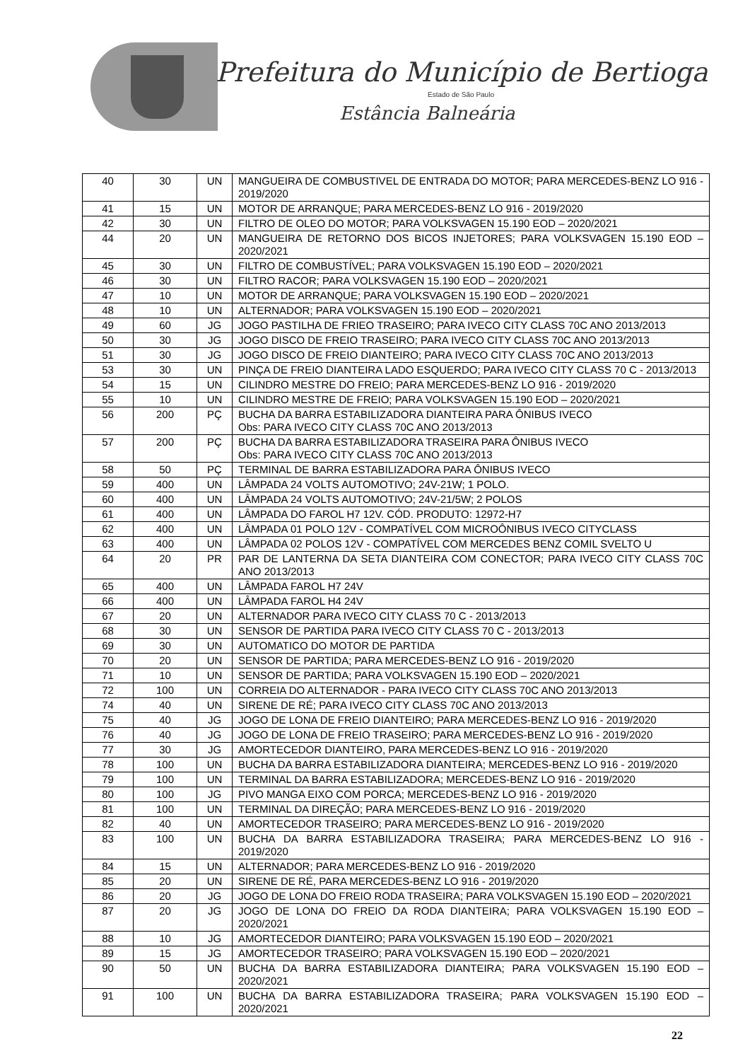Prefeitura do Município de Bertioga
Estado de São Paulo
Estância Balneária
| 40 | 30 | UN | MANGUEIRA DE COMBUSTIVEL DE ENTRADA DO MOTOR; PARA MERCEDES-BENZ LO 916 - 2019/2020 |
| 41 | 15 | UN | MOTOR DE ARRANQUE; PARA MERCEDES-BENZ LO 916 - 2019/2020 |
| 42 | 30 | UN | FILTRO DE OLEO DO MOTOR; PARA VOLKSVAGEN 15.190 EOD – 2020/2021 |
| 44 | 20 | UN | MANGUEIRA DE RETORNO DOS BICOS INJETORES; PARA VOLKSVAGEN 15.190 EOD – 2020/2021 |
| 45 | 30 | UN | FILTRO DE COMBUSTÍVEL; PARA VOLKSVAGEN 15.190 EOD – 2020/2021 |
| 46 | 30 | UN | FILTRO RACOR; PARA VOLKSVAGEN 15.190 EOD – 2020/2021 |
| 47 | 10 | UN | MOTOR DE ARRANQUE; PARA VOLKSVAGEN 15.190 EOD – 2020/2021 |
| 48 | 10 | UN | ALTERNADOR; PARA VOLKSVAGEN 15.190 EOD – 2020/2021 |
| 49 | 60 | JG | JOGO PASTILHA DE FRIEO TRASEIRO; PARA IVECO CITY CLASS 70C ANO 2013/2013 |
| 50 | 30 | JG | JOGO DISCO DE FREIO TRASEIRO; PARA IVECO CITY CLASS 70C ANO 2013/2013 |
| 51 | 30 | JG | JOGO DISCO DE FREIO DIANTEIRO; PARA IVECO CITY CLASS 70C ANO 2013/2013 |
| 53 | 30 | UN | PINÇA DE FREIO DIANTEIRA LADO ESQUERDO; PARA IVECO CITY CLASS 70 C - 2013/2013 |
| 54 | 15 | UN | CILINDRO MESTRE DO FREIO; PARA MERCEDES-BENZ LO 916 - 2019/2020 |
| 55 | 10 | UN | CILINDRO MESTRE DE FREIO; PARA VOLKSVAGEN 15.190 EOD – 2020/2021 |
| 56 | 200 | PÇ | BUCHA DA BARRA ESTABILIZADORA DIANTEIRA PARA ÔNIBUS IVECO Obs: PARA IVECO CITY CLASS 70C ANO 2013/2013 |
| 57 | 200 | PÇ | BUCHA DA BARRA ESTABILIZADORA TRASEIRA PARA ÔNIBUS IVECO Obs: PARA IVECO CITY CLASS 70C ANO 2013/2013 |
| 58 | 50 | PÇ | TERMINAL DE BARRA ESTABILIZADORA PARA ÔNIBUS IVECO |
| 59 | 400 | UN | LÂMPADA 24 VOLTS AUTOMOTIVO; 24V-21W; 1 POLO. |
| 60 | 400 | UN | LÂMPADA 24 VOLTS AUTOMOTIVO; 24V-21/5W; 2 POLOS |
| 61 | 400 | UN | LÂMPADA DO FAROL H7 12V. CÓD. PRODUTO: 12972-H7 |
| 62 | 400 | UN | LÂMPADA 01 POLO 12V - COMPATÍVEL COM MICROÔNIBUS IVECO CITYCLASS |
| 63 | 400 | UN | LÂMPADA 02 POLOS 12V - COMPATÍVEL COM MERCEDES BENZ COMIL SVELTO U |
| 64 | 20 | PR | PAR DE LANTERNA DA SETA DIANTEIRA COM CONECTOR; PARA IVECO CITY CLASS 70C ANO 2013/2013 |
| 65 | 400 | UN | LÂMPADA FAROL H7 24V |
| 66 | 400 | UN | LÂMPADA FAROL H4 24V |
| 67 | 20 | UN | ALTERNADOR PARA IVECO CITY CLASS 70 C - 2013/2013 |
| 68 | 30 | UN | SENSOR DE PARTIDA PARA IVECO CITY CLASS 70 C - 2013/2013 |
| 69 | 30 | UN | AUTOMATICO DO MOTOR DE PARTIDA |
| 70 | 20 | UN | SENSOR DE PARTIDA; PARA MERCEDES-BENZ LO 916 - 2019/2020 |
| 71 | 10 | UN | SENSOR DE PARTIDA; PARA VOLKSVAGEN 15.190 EOD – 2020/2021 |
| 72 | 100 | UN | CORREIA DO ALTERNADOR - PARA IVECO CITY CLASS 70C ANO 2013/2013 |
| 74 | 40 | UN | SIRENE DE RÉ; PARA IVECO CITY CLASS 70C ANO 2013/2013 |
| 75 | 40 | JG | JOGO DE LONA DE FREIO DIANTEIRO; PARA MERCEDES-BENZ LO 916 - 2019/2020 |
| 76 | 40 | JG | JOGO DE LONA DE FREIO TRASEIRO; PARA MERCEDES-BENZ LO 916 - 2019/2020 |
| 77 | 30 | JG | AMORTECEDOR DIANTEIRO, PARA MERCEDES-BENZ LO 916 - 2019/2020 |
| 78 | 100 | UN | BUCHA DA BARRA ESTABILIZADORA DIANTEIRA; MERCEDES-BENZ LO 916 - 2019/2020 |
| 79 | 100 | UN | TERMINAL DA BARRA ESTABILIZADORA; MERCEDES-BENZ LO 916 - 2019/2020 |
| 80 | 100 | JG | PIVO MANGA EIXO COM PORCA; MERCEDES-BENZ LO 916 - 2019/2020 |
| 81 | 100 | UN | TERMINAL DA DIREÇÃO; PARA MERCEDES-BENZ LO 916 - 2019/2020 |
| 82 | 40 | UN | AMORTECEDOR TRASEIRO; PARA MERCEDES-BENZ LO 916 - 2019/2020 |
| 83 | 100 | UN | BUCHA DA BARRA ESTABILIZADORA TRASEIRA; PARA MERCEDES-BENZ LO 916 - 2019/2020 |
| 84 | 15 | UN | ALTERNADOR; PARA MERCEDES-BENZ LO 916 - 2019/2020 |
| 85 | 20 | UN | SIRENE DE RÉ, PARA MERCEDES-BENZ LO 916 - 2019/2020 |
| 86 | 20 | JG | JOGO DE LONA DO FREIO RODA TRASEIRA; PARA VOLKSVAGEN 15.190 EOD – 2020/2021 |
| 87 | 20 | JG | JOGO DE LONA DO FREIO DA RODA DIANTEIRA; PARA VOLKSVAGEN 15.190 EOD – 2020/2021 |
| 88 | 10 | JG | AMORTECEDOR DIANTEIRO; PARA VOLKSVAGEN 15.190 EOD – 2020/2021 |
| 89 | 15 | JG | AMORTECEDOR TRASEIRO; PARA VOLKSVAGEN 15.190 EOD – 2020/2021 |
| 90 | 50 | UN | BUCHA DA BARRA ESTABILIZADORA DIANTEIRA; PARA VOLKSVAGEN 15.190 EOD – 2020/2021 |
| 91 | 100 | UN | BUCHA DA BARRA ESTABILIZADORA TRASEIRA; PARA VOLKSVAGEN 15.190 EOD – 2020/2021 |
22